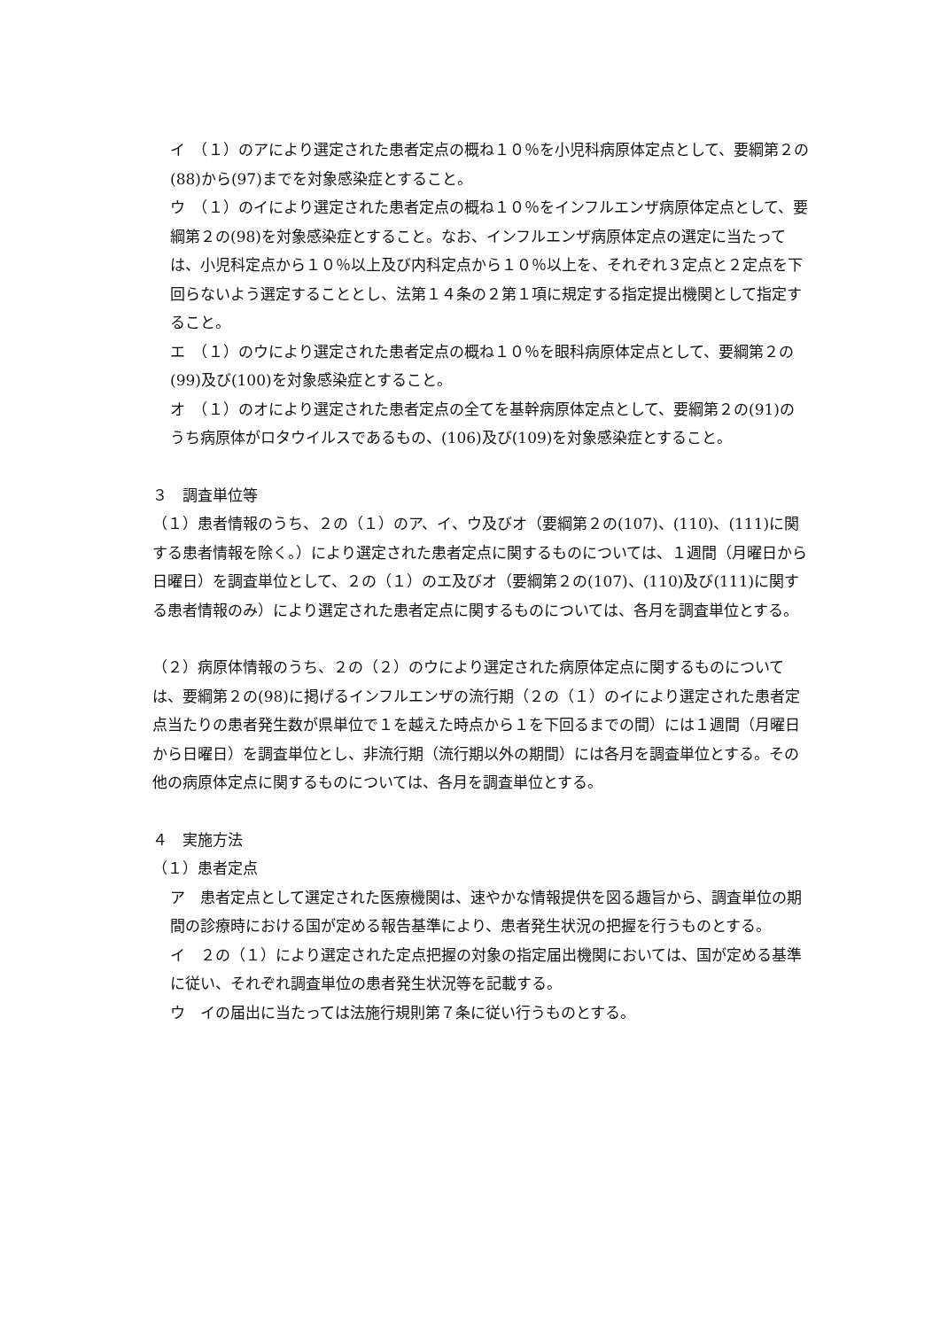イ　（１）のアにより選定された患者定点の概ね１０％を小児科病原体定点として、要綱第２の(88)から(97)までを対象感染症とすること。
ウ　（１）のイにより選定された患者定点の概ね１０％をインフルエンザ病原体定点として、要綱第２の(98)を対象感染症とすること。なお、インフルエンザ病原体定点の選定に当たっては、小児科定点から１０％以上及び内科定点から１０％以上を、それぞれ３定点と２定点を下回らないよう選定することとし、法第１４条の２第１項に規定する指定提出機関として指定すること。
エ　（１）のウにより選定された患者定点の概ね１０％を眼科病原体定点として、要綱第２の(99)及び(100)を対象感染症とすること。
オ　（１）のオにより選定された患者定点の全てを基幹病原体定点として、要綱第２の(91)のうち病原体がロタウイルスであるもの、(106)及び(109)を対象感染症とすること。
３　調査単位等
（１）患者情報のうち、２の（１）のア、イ、ウ及びオ（要綱第２の(107)、(110)、(111)に関する患者情報を除く。）により選定された患者定点に関するものについては、１週間（月曜日から日曜日）を調査単位として、２の（１）のエ及びオ（要綱第２の(107)、(110)及び(111)に関する患者情報のみ）により選定された患者定点に関するものについては、各月を調査単位とする。
（２）病原体情報のうち、２の（２）のウにより選定された病原体定点に関するものについては、要綱第２の(98)に掲げるインフルエンザの流行期（２の（１）のイにより選定された患者定点当たりの患者発生数が県単位で１を越えた時点から１を下回るまでの間）には１週間（月曜日から日曜日）を調査単位とし、非流行期（流行期以外の期間）には各月を調査単位とする。その他の病原体定点に関するものについては、各月を調査単位とする。
４　実施方法
（１）患者定点
ア　患者定点として選定された医療機関は、速やかな情報提供を図る趣旨から、調査単位の期間の診療時における国が定める報告基準により、患者発生状況の把握を行うものとする。
イ　２の（１）により選定された定点把握の対象の指定届出機関においては、国が定める基準に従い、それぞれ調査単位の患者発生状況等を記載する。
ウ　イの届出に当たっては法施行規則第７条に従い行うものとする。